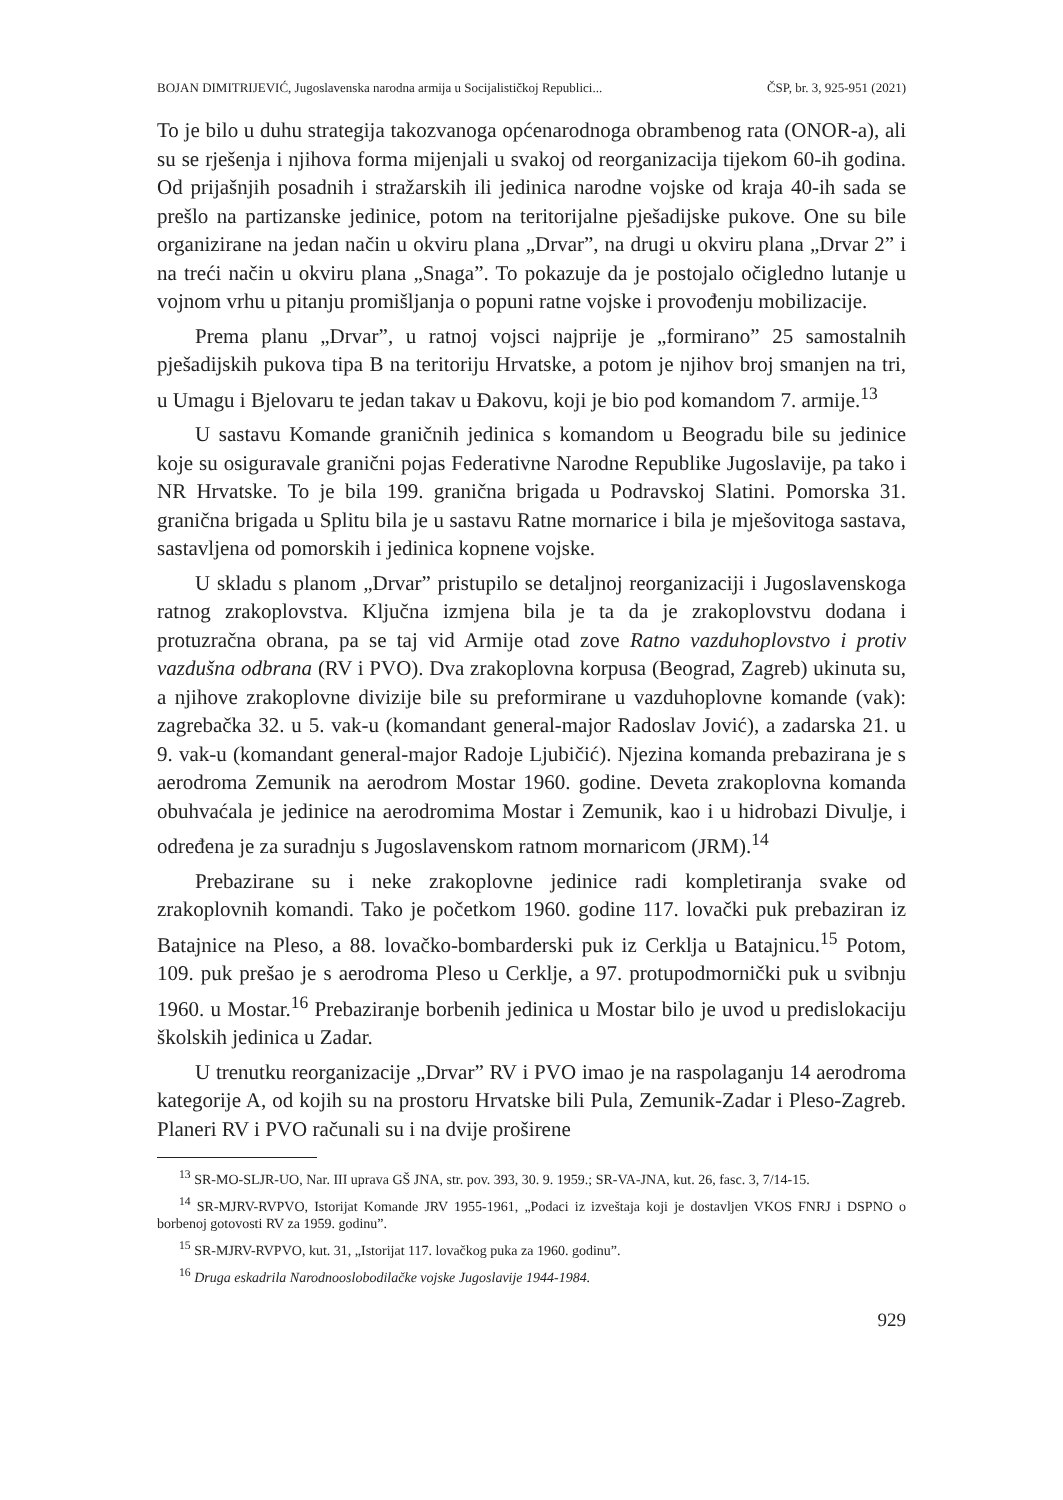BOJAN DIMITRIJEVIĆ, Jugoslavenska narodna armija u Socijalističkoj Republici... ČSP, br. 3, 925-951 (2021)
To je bilo u duhu strategija takozvanoga općenarodnoga obrambenog rata (ONOR-a), ali su se rješenja i njihova forma mijenjali u svakoj od reorganizacija tijekom 60-ih godina. Od prijašnjih posadnih i stražarskih ili jedinica narodne vojske od kraja 40-ih sada se prešlo na partizanske jedinice, potom na teritorijalne pješadijske pukove. One su bile organizirane na jedan način u okviru plana „Drvar”, na drugi u okviru plana „Drvar 2” i na treći način u okviru plana „Snaga”. To pokazuje da je postojalo očigledno lutanje u vojnom vrhu u pitanju promišljanja o popuni ratne vojske i provođenju mobilizacije.
Prema planu „Drvar”, u ratnoj vojsci najprije je „formirano” 25 samostalnih pješadijskih pukova tipa B na teritoriju Hrvatske, a potom je njihov broj smanjen na tri, u Umagu i Bjelovaru te jedan takav u Đakovu, koji je bio pod komandom 7. armije.<sup>13</sup>
U sastavu Komande graničnih jedinica s komandom u Beogradu bile su jedinice koje su osiguravale granični pojas Federativne Narodne Republike Jugoslavije, pa tako i NR Hrvatske. To je bila 199. granična brigada u Podravskoj Slatini. Pomorska 31. granična brigada u Splitu bila je u sastavu Ratne mornarice i bila je mješovitoga sastava, sastavljena od pomorskih i jedinica kopnene vojske.
U skladu s planom „Drvar” pristupilo se detaljnoj reorganizaciji i Jugoslavenskoga ratnog zrakoplovstva. Ključna izmjena bila je ta da je zrakoplovstvu dodana i protuzračna obrana, pa se taj vid Armije otad zove Ratno vazduhoplovstvo i protiv vazdušna odbrana (RV i PVO). Dva zrakoplovna korpusa (Beograd, Zagreb) ukinuta su, a njihove zrakoplovne divizije bile su preformirane u vazduhoplovne komande (vak): zagrebačka 32. u 5. vak-u (komandant general-major Radoslav Jović), a zadarska 21. u 9. vak-u (komandant general-major Radoje Ljubičić). Njezina komanda prebazirana je s aerodroma Zemunik na aerodrom Mostar 1960. godine. Deveta zrakoplovna komanda obuhvaćala je jedinice na aerodromima Mostar i Zemunik, kao i u hidrobazi Divulje, i određena je za suradnju s Jugoslavenskom ratnom mornaricom (JRM).<sup>14</sup>
Prebazirane su i neke zrakoplovne jedinice radi kompletiranja svake od zrakoplovnih komandi. Tako je početkom 1960. godine 117. lovački puk prebaziran iz Batajnice na Pleso, a 88. lovačko-bombarderski puk iz Cerklja u Batajnicu.<sup>15</sup> Potom, 109. puk prešao je s aerodroma Pleso u Cerklje, a 97. protupodmornički puk u svibnju 1960. u Mostar.<sup>16</sup> Prebaziranje borbenih jedinica u Mostar bilo je uvod u predislokaciju školskih jedinica u Zadar.
U trenutku reorganizacije „Drvar” RV i PVO imao je na raspolaganju 14 aerodroma kategorije A, od kojih su na prostoru Hrvatske bili Pula, Zemunik-Zadar i Pleso-Zagreb. Planeri RV i PVO računali su i na dvije proširene
<sup>13</sup> SR-MO-SLJR-UO, Nar. III uprava GŠ JNA, str. pov. 393, 30. 9. 1959.; SR-VA-JNA, kut. 26, fasc. 3, 7/14-15.
<sup>14</sup> SR-MJRV-RVPVO, Istorijat Komande JRV 1955-1961, „Podaci iz izveštaja koji je dostavljen VKOS FNRJ i DSPNO o borbenoj gotovosti RV za 1959. godinu”.
<sup>15</sup> SR-MJRV-RVPVO, kut. 31, „Istorijat 117. lovačkog puka za 1960. godinu”.
<sup>16</sup> Druga eskadrila Narodnooslobodilačke vojske Jugoslavije 1944-1984.
929